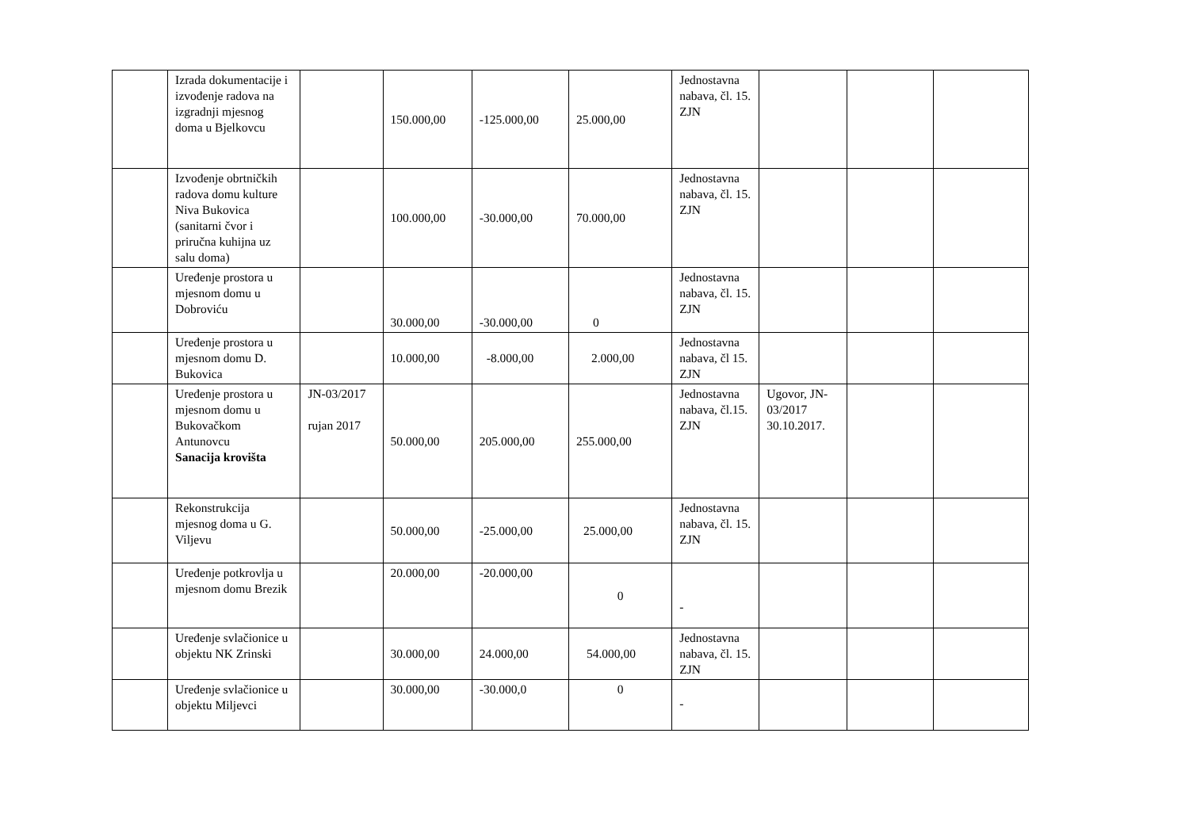| | Izrada dokumentacije i izvođenje radova na izgradnji mjesnog doma u Bjelkovcu | | 150.000,00 | -125.000,00 | 25.000,00 | Jednostavna nabava, čl. 15. ZJN | | | |
| | Izvođenje obrtničkih radova domu kulture Niva Bukovica (sanitarni čvor i priručna kuhijna uz salu doma) | | 100.000,00 | -30.000,00 | 70.000,00 | Jednostavna nabava, čl. 15. ZJN | | | |
| | Uređenje prostora u mjesnom domu u Dobroviću | | 30.000,00 | -30.000,00 | 0 | Jednostavna nabava, čl. 15. ZJN | | | |
| | Uređenje prostora u mjesnom domu D. Bukovica | | 10.000,00 | -8.000,00 | 2.000,00 | Jednostavna nabava, čl 15. ZJN | | | |
| | Uređenje prostora u mjesnom domu u Bukovačkom Antunovcu Sanacija krovišta | JN-03/2017 rujan 2017 | 50.000,00 | 205.000,00 | 255.000,00 | Jednostavna nabava, čl.15. ZJN | Ugovor, JN-03/2017 30.10.2017. | | |
| | Rekonstrukcija mjesnog doma u G. Viljevu | | 50.000,00 | -25.000,00 | 25.000,00 | Jednostavna nabava, čl. 15. ZJN | | | |
| | Uređenje potkrovlja u mjesnom domu Brezik | | 20.000,00 | -20.000,00 | 0 | - | | | |
| | Uređenje svlačionice u objektu NK Zrinski | | 30.000,00 | 24.000,00 | 54.000,00 | Jednostavna nabava, čl. 15. ZJN | | | |
| | Uređenje svlačionice u objektu Miljevci | | 30.000,00 | -30.000,0 | 0 | - | | | |